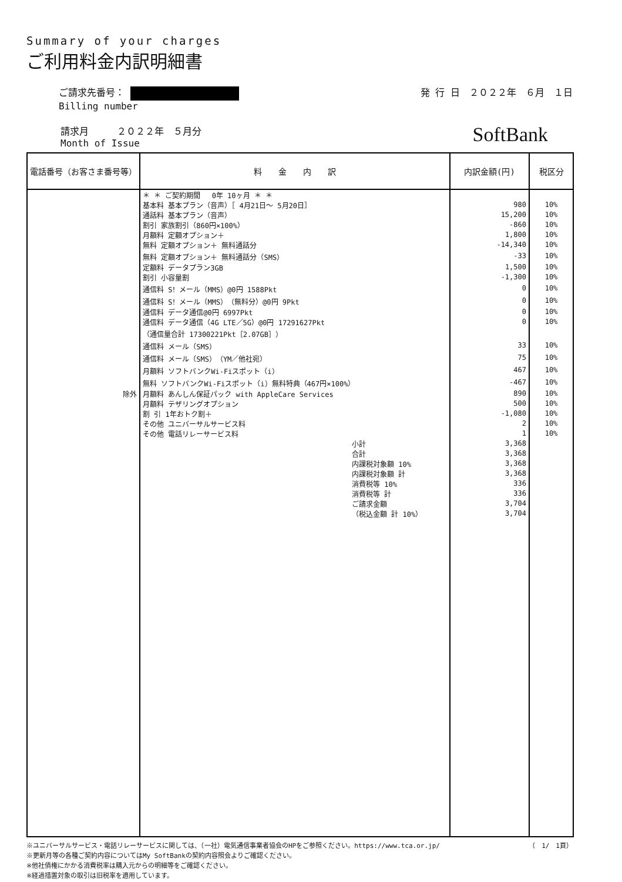Summary of your charges
ご利用料金内訳明細書
ご請求先番号：
Billing number
発 行 日　２０２２年　６月　１日
請求月　　　２０２２年　５月分
Month of Issue
SoftBank
| 電話番号（お客さま番号等） | 料 金 内 訳 | 内訳金額(円) | 税区分 |
| --- | --- | --- | --- |
| | ＊ ＊ ご契約期間 0年 10ヶ月 ＊ ＊ | | |
| | 基本料 基本プラン（音声）［ 4月21日～ 5月20日］ | 980 | 10% |
| | 通話料 基本プラン（音声） | 15,200 | 10% |
| | 割引 家族割引（860円×100%） | -860 | 10% |
| | 月額料 定額オプション＋ | 1,800 | 10% |
| | 無料 定額オプション＋ 無料通話分 | -14,340 | 10% |
| | 無料 定額オプション＋ 無料通話分（SMS） | -33 | 10% |
| | 定額料 データプラン3GB | 1,500 | 10% |
| | 割引 小容量割 | -1,300 | 10% |
| | 通信料 S！メール（MMS）@0円 1588Pkt | 0 | 10% |
| | 通信料 S！メール（MMS）（無料分）@0円 9Pkt | 0 | 10% |
| | 通信料 データ通信@0円 6997Pkt | 0 | 10% |
| | 通信料 データ通信（4G LTE／5G）@0円 17291627Pkt | 0 | 10% |
| | （通信量合計 17300221Pkt［2.07GB］） | | |
| | 通信料 メール（SMS） | 33 | 10% |
| | 通信料 メール（SMS）（YM／他社宛） | 75 | 10% |
| | 月額料 ソフトバンクWi-Fiスポット（i） | 467 | 10% |
| | 無料 ソフトバンクWi-Fiスポット（i）無料特典（467円×100%） | -467 | 10% |
| 除外 | 月額料 あんしん保証パック with AppleCare Services | 890 | 10% |
| | 月額料 テザリングオプション | 500 | 10% |
| | 割 引 1年おトク割＋ | -1,080 | 10% |
| | その他 ユニバーサルサービス料 | 2 | 10% |
| | その他 電話リレーサービス料 | 1 | 10% |
| | 小計 | 3,368 | |
| | 合計 | 3,368 | |
| | 内課税対象額 10% | 3,368 | |
| | 内課税対象額 計 | 3,368 | |
| | 消費税等 10% | 336 | |
| | 消費税等 計 | 336 | |
| | ご請求金額 | 3,704 | |
| | （税込金額 計 10%） | 3,704 | |
※ユニバーサルサービス・電話リレーサービスに関しては、（一社）電気通信事業者協会のHPをご参照ください。https://www.tca.or.jp/ （　1/　1頁）
※更新月等の各種ご契約内容についてはMy SoftBankの契約内容照会よりご確認ください。
※他社債権にかかる消費税率は購入元からの明細等をご確認ください。
※経過措置対象の取引は旧税率を適用しています。